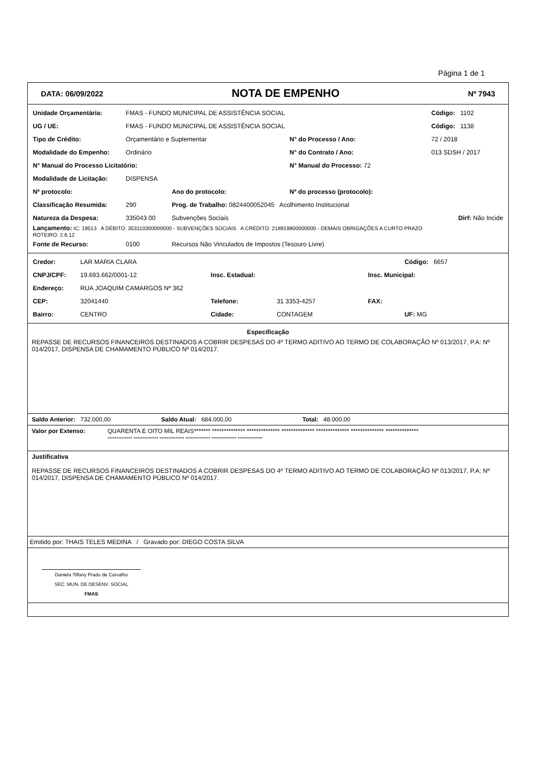Página 1 de 1
DATA: 06/09/2022 NOTA DE EMPENHO Nº 7943
| Unidade Orçamentária: | FMAS - FUNDO MUNICIPAL DE ASSISTÊNCIA SOCIAL | | | Código: 1102 |
| UG / UE: | FMAS - FUNDO MUNICIPAL DE ASSISTÊNCIA SOCIAL | | | Código: 1138 |
| Tipo de Crédito: | Orçamentário e Suplementar | | N° do Processo / Ano: | 72 / 2018 |
| Modalidade do Empenho: | Ordinário | | N° do Contrato / Ano: | 013 SDSH / 2017 |
| N° Manual do Processo Licitatório: | | | N° Manual do Processo: 72 | |
| Modalidade de Licitação: | DISPENSA | | | |
| Nº protocolo: | | Ano do protocolo: | Nº do processo (protocolo): | |
| Classificação Resumida: | 290 | Prog. de Trabalho: 0824400052045 Acolhimento Institucional | | |
| Natureza da Despesa: | 335043 00 | Subvenções Sociais | | Dirf: Não Incide |
| Lançamento: IC: 19513 A DÉBITO: 353110300000000 - SUBVENÇÕES SOCIAIS A CRÉDITO: 218919800000000 - DEMAIS OBRIGAÇÕES A CURTO PRAZO ROTEIRO: 2.6.12 | | | | |
| Fonte de Recurso: | 0100 | Recursos Não Vinculados de Impostos (Tesouro Livre) | | |
| Credor: | LAR MARIA CLARA | | | | Código: 6657 |
| CNPJ/CPF: | 19.693.662/0001-12 | Insc. Estadual: | | Insc. Municipal: | |
| Endereço: | RUA JOAQUIM CAMARGOS Nº 362 | | | | |
| CEP: | 32041440 | Telefone: | 31 3353-4257 | FAX: | |
| Bairro: | CENTRO | Cidade: | CONTAGEM | | UF: MG |
Especificação
REPASSE DE RECURSOS FINANCEIROS DESTINADOS A COBRIR DESPESAS DO 4º TERMO ADITIVO AO TERMO DE COLABORAÇÃO Nº 013/2017, P.A: Nº 014/2017, DISPENSA DE CHAMAMENTO PÚBLICO Nº 014/2017.
Saldo Anterior: 732.000,00 Saldo Atual: 684.000,00 Total: 48.000,00
Valor por Extenso: QUARENTA E OITO MIL REAIS******* ************** ************** ************** ************** ************** **************
************** ************** ************** ************** ************** **************
Justificativa
REPASSE DE RECURSOS FINANCEIROS DESTINADOS A COBRIR DESPESAS DO 4º TERMO ADITIVO AO TERMO DE COLABORAÇÃO Nº 013/2017, P.A: Nº 014/2017, DISPENSA DE CHAMAMENTO PÚBLICO Nº 014/2017.
Emitido por: THAIS TELES MEDINA / Gravado por: DIEGO COSTA SILVA
Daniela Tiffany Prado de Carvalho
SEC. MUN. DE DESENV. SOCIAL
FMAS